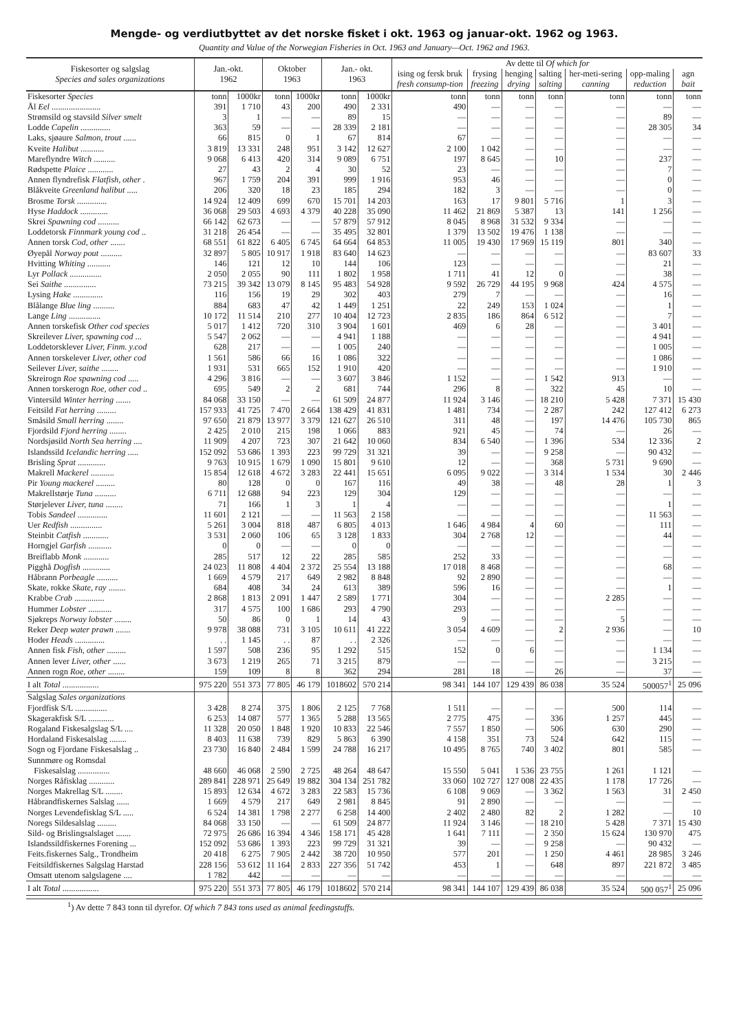Mengde- og verdiutbyttet av det norske fisket i okt. 1963 og januar-okt. 1962 og 1963.
Quantity and Value of the Norwegian Fisheries in Oct. 1963 and January—Oct. 1962 and 1963.
| Fiskesorter og salgslag Species and sales organizations | Jan.-okt. 1962 | | Oktober 1963 | | Jan.- okt. 1963 | | Av dette til Of which for | | | | | | |
| --- | --- | --- | --- | --- | --- | --- | --- | --- | --- | --- | --- | --- | --- |
| | | | | | | | ising og fersk bruk fresh consump-tion | frysing freezing | henging drying | salting salting | her-meti-sering canning | opp-maling reduction | agn bait |
| Fiskesorter Species | tonn | 1000kr | tonn | 1000kr | tonn | 1000kr | tonn | tonn | tonn | tonn | tonn | tonn | tonn |
| Ål Eel ....................... | 391 | 1 710 | 43 | 200 | 490 | 2 331 | 490 | — | — | — | — | — | — |
| Strømsild og stavsild Silver smelt | 3 | 1 | — | — | 89 | 15 | — | — | — | — | — | 89 | — |
| Lodde Capelin .............. | 363 | 59 | — | — | 28 339 | 2 181 | — | — | — | — | — | 28 305 | 34 |
| Laks, sjøaure Salmon, trout ...... | 66 | 815 | 0 | 1 | 67 | 814 | 67 | — | — | — | — | — | — |
| Kveite Halibut ........... | 3 819 | 13 331 | 248 | 951 | 3 142 | 12 627 | 2 100 | 1 042 | — | — | — | — | — |
| Mareflyndre Witch .......... | 9 068 | 6 413 | 420 | 314 | 9 089 | 6 751 | 197 | 8 645 | — | 10 | — | 237 | — |
| Rødspette Plaice ............ | 27 | 43 | 2 | 4 | 30 | 52 | 23 | — | — | — | — | 7 | — |
| Annen flyndrefisk Flatfish, other . | 967 | 1 759 | 204 | 391 | 999 | 1 916 | 953 | 46 | — | — | — | 0 | — |
| Blåkveite Greenland halibut ..... | 206 | 320 | 18 | 23 | 185 | 294 | 182 | 3 | — | — | — | 0 | — |
| Brosme Torsk .............. | 14 924 | 12 409 | 699 | 670 | 15 701 | 14 203 | 163 | 17 | 9 801 | 5 716 | 1 | 3 | — |
| Hyse Haddock ............. | 36 068 | 29 503 | 4 693 | 4 379 | 40 228 | 35 090 | 11 462 | 21 869 | 5 387 | 13 | 141 | 1 256 | — |
| Skrei Spawning cod .......... | 66 142 | 62 673 | — | — | 57 879 | 57 912 | 8 045 | 8 968 | 31 532 | 9 334 | — | — | — |
| Loddetorsk Finnmark young cod .. | 31 218 | 26 454 | — | — | 35 495 | 32 801 | 1 379 | 13 502 | 19 476 | 1 138 | — | — | — |
| Annen torsk Cod, other ....... | 68 551 | 61 822 | 6 405 | 6 745 | 64 664 | 64 853 | 11 005 | 19 430 | 17 969 | 15 119 | 801 | 340 | — |
| Øyepål Norway pout .......... | 32 897 | 5 805 | 10 917 | 1 918 | 83 640 | 14 623 | — | — | — | — | — | 83 607 | 33 |
| Hvitting Whiting ........... | 146 | 121 | 12 | 10 | 144 | 106 | 123 | — | — | — | — | 21 | — |
| Lyr Pollack ............... | 2 050 | 2 055 | 90 | 111 | 1 802 | 1 958 | 1 711 | 41 | 12 | 0 | — | 38 | — |
| Sei Saithe ............... | 73 215 | 39 342 | 13 079 | 8 145 | 95 483 | 54 928 | 9 592 | 26 729 | 44 195 | 9 968 | 424 | 4 575 | — |
| Lysing Hake .............. | 116 | 156 | 19 | 29 | 302 | 403 | 279 | 7 | — | — | — | 16 | — |
| Blålange Blue ling .......... | 884 | 683 | 47 | 42 | 1 449 | 1 251 | 22 | 249 | 153 | 1 024 | — | 1 | — |
| Lange Ling ............... | 10 172 | 11 514 | 210 | 277 | 10 404 | 12 723 | 2 835 | 186 | 864 | 6 512 | — | 7 | — |
| Annen torskefisk Other cod species | 5 017 | 1 412 | 720 | 310 | 3 904 | 1 601 | 469 | 6 | 28 | — | — | 3 401 | — |
| Skreilever Liver, spawning cod ... | 5 547 | 2 062 | — | — | 4 941 | 1 188 | — | — | — | — | — | 4 941 | — |
| Loddetorsklever Liver, Finm. y.cod | 628 | 217 | — | — | 1 005 | 240 | — | — | — | — | — | 1 005 | — |
| Annen torskelever Liver, other cod | 1 561 | 586 | 66 | 16 | 1 086 | 322 | — | — | — | — | — | 1 086 | — |
| Seilever Liver, saithe ........ | 1 931 | 531 | 665 | 152 | 1 910 | 420 | — | — | — | — | — | 1 910 | — |
| Skreirogn Roe spawning cod ..... | 4 296 | 3 816 | — | — | 3 607 | 3 846 | 1 152 | — | — | 1 542 | 913 | — | — |
| Annen torskerogn Roe, other cod .. | 695 | 549 | 2 | 2 | 681 | 744 | 296 | 8 | — | 322 | 45 | 10 | — |
| Vintersild Winter herring ....... | 84 068 | 33 150 | — | — | 61 509 | 24 877 | 11 924 | 3 146 | — | 18 210 | 5 428 | 7 371 | 15 430 |
| Feitsild Fat herring ......... | 157 933 | 41 725 | 7 470 | 2 664 | 138 429 | 41 831 | 1 481 | 734 | — | 2 287 | 242 | 127 412 | 6 273 |
| Småsild Small herring ........ | 97 650 | 21 879 | 13 977 | 3 379 | 121 627 | 26 510 | 311 | 48 | — | 197 | 14 476 | 105 730 | 865 |
| Fjordsild Fjord herring ........ | 2 425 | 2 010 | 215 | 198 | 1 066 | 883 | 921 | 45 | — | 74 | — | 26 | — |
| Nordsjøsild North Sea herring .... | 11 909 | 4 207 | 723 | 307 | 21 642 | 10 060 | 834 | 6 540 | — | 1 396 | 534 | 12 336 | 2 |
| Islandssild Icelandic herring ..... | 152 092 | 53 686 | 1 393 | 223 | 99 729 | 31 321 | 39 | — | — | 9 258 | — | 90 432 | — |
| Brisling Sprat ............. | 9 763 | 10 915 | 1 679 | 1 090 | 15 801 | 9 610 | 12 | — | — | 368 | 5 731 | 9 690 | — |
| Makrell Mackerel ........... | 15 854 | 12 618 | 4 672 | 3 283 | 22 441 | 15 651 | 6 095 | 9 022 | — | 3 314 | 1 534 | 30 | 2 446 |
| Pir Young mackerel ......... | 80 | 128 | 0 | 0 | 167 | 116 | 49 | 38 | — | 48 | 28 | 1 | 3 |
| Makrellstørje Tuna .......... | 6 711 | 12 688 | 94 | 223 | 129 | 304 | 129 | — | — | — | — | — | — |
| Størjelever Liver, tuna ........ | 71 | 166 | 1 | 3 | 1 | 4 | — | — | — | — | — | 1 | — |
| Tobis Sandeel .............. | 11 601 | 2 121 | — | — | 11 563 | 2 158 | — | — | — | — | — | 11 563 | — |
| Uer Redfish ............... | 5 261 | 3 004 | 818 | 487 | 6 805 | 4 013 | 1 646 | 4 984 | 4 | 60 | — | 111 | — |
| Steinbit Catfish ............ | 3 531 | 2 060 | 106 | 65 | 3 128 | 1 833 | 304 | 2 768 | 12 | — | — | 44 | — |
| Horngjel Garfish ........... | 0 | 0 | — | — | 0 | 0 | — | — | — | — | — | — | — |
| Breiflabb Monk ............ | 285 | 517 | 12 | 22 | 285 | 585 | 252 | 33 | — | — | — | — | — |
| Pigghå Dogfish ............. | 24 023 | 11 808 | 4 404 | 2 372 | 25 554 | 13 188 | 17 018 | 8 468 | — | — | — | 68 | — |
| Håbrann Porbeagle .......... | 1 669 | 4 579 | 217 | 649 | 2 982 | 8 848 | 92 | 2 890 | — | — | — | — | — |
| Skate, rokke Skate, ray ........ | 684 | 408 | 34 | 24 | 613 | 389 | 596 | 16 | — | — | — | 1 | — |
| Krabbe Crab .............. | 2 868 | 1 813 | 2 091 | 1 447 | 2 589 | 1 771 | 304 | — | — | — | 2 285 | — | — |
| Hummer Lobster ........... | 317 | 4 575 | 100 | 1 686 | 293 | 4 790 | 293 | — | — | — | — | — | — |
| Sjøkreps Norway lobster ........ | 50 | 86 | 0 | 1 | 14 | 43 | 9 | — | — | — | 5 | — | — |
| Reker Deep water prawn ....... | 9 978 | 38 088 | 731 | 3 105 | 10 611 | 41 222 | 3 054 | 4 609 | — | 2 | 2 936 | — | 10 |
| Hoder Heads .............. | . . | 1 145 | . . | 87 | . . | 2 326 | — | — | — | — | — | — | — |
| Annen fisk Fish, other ......... | 1 597 | 508 | 236 | 95 | 1 292 | 515 | 152 | 0 | 6 | — | — | 1 134 | — |
| Annen lever Liver, other ...... | 3 673 | 1 219 | 265 | 71 | 3 215 | 879 | — | — | — | — | — | 3 215 | — |
| Annen rogn Roe, other ........ | 159 | 109 | 8 | 8 | 362 | 294 | 281 | 18 | — | 26 | — | 37 | — |
| I alt Total ................. | 975 220 | 551 373 | 77 805 | 46 179 | 1018602 | 570 214 | 98 341 | 144 107 | 129 439 | 86 038 | 35 524 | 500057<sup>1</sup> | 25 096 |
| Salgslag Sales organizations | | | | | | | | | | | | | |
| Fjordfisk S/L ............... | 3 428 | 8 274 | 375 | 1 806 | 2 125 | 7 768 | 1 511 | — | — | — | 500 | 114 | — |
| Skagerakfisk S/L ............ | 6 253 | 14 087 | 577 | 1 365 | 5 288 | 13 565 | 2 775 | 475 | — | 336 | 1 257 | 445 | — |
| Rogaland Fiskesalgslag S/L .... | 11 328 | 20 050 | 1 848 | 1 920 | 10 833 | 22 546 | 7 557 | 1 850 | — | 506 | 630 | 290 | — |
| Hordaland Fiskesalslag ........ | 8 403 | 11 638 | 739 | 829 | 5 863 | 6 390 | 4 158 | 351 | 73 | 524 | 642 | 115 | — |
| Sogn og Fjordane Fiskesalslag .. | 23 730 | 16 840 | 2 484 | 1 599 | 24 788 | 16 217 | 10 495 | 8 765 | 740 | 3 402 | 801 | 585 | — |
| Sunnmøre og Romsdal Fiskesalslag ............... | 48 660 | 46 068 | 2 590 | 2 725 | 48 264 | 48 647 | 15 550 | 5 041 | 1 536 | 23 755 | 1 261 | 1 121 | — |
| Norges Råfisklag ............ | 289 841 | 228 971 | 25 649 | 19 882 | 304 134 | 251 782 | 33 060 | 102 727 | 127 008 | 22 435 | 1 178 | 17 726 | — |
| Norges Makrellag S/L ........ | 15 893 | 12 634 | 4 672 | 3 283 | 22 583 | 15 736 | 6 108 | 9 069 | — | 3 362 | 1 563 | 31 | 2 450 |
| Håbrandfiskernes Salslag ...... | 1 669 | 4 579 | 217 | 649 | 2 981 | 8 845 | 91 | 2 890 | — | — | — | — | — |
| Norges Levendefisklag S/L ..... | 6 524 | 14 381 | 1 798 | 2 277 | 6 258 | 14 400 | 2 402 | 2 480 | 82 | 2 | 1 282 | — | 10 |
| Noregs Sildesalslag ......... | 84 068 | 33 150 | — | — | 61 509 | 24 877 | 11 924 | 3 146 | — | 18 210 | 5 428 | 7 371 | 15 430 |
| Sild- og Brislingsalslaget ....... | 72 975 | 26 686 | 16 394 | 4 346 | 158 171 | 45 428 | 1 641 | 7 111 | — | 2 350 | 15 624 | 130 970 | 475 |
| Islandssildfiskernes Forening ... | 152 092 | 53 686 | 1 393 | 223 | 99 729 | 31 321 | 39 | — | — | 9 258 | — | 90 432 | — |
| Feits.fiskernes Salg., Trondheim | 20 418 | 6 275 | 7 905 | 2 442 | 38 720 | 10 950 | 577 | 201 | — | 1 250 | 4 461 | 28 985 | 3 246 |
| Feitsildfiskernes Salgslag Harstad | 228 156 | 53 612 | 11 164 | 2 833 | 227 356 | 51 742 | 453 | 1 | — | 648 | 897 | 221 872 | 3 485 |
| Omsatt utenom salgslagene .... | 1 782 | 442 | — | — | — | — | — | — | — | — | — | — | — |
| I alt Total ................. | 975 220 | 551 373 | 77 805 | 46 179 | 1018602 | 570 214 | 98 341 | 144 107 | 129 439 | 86 038 | 35 524 | 500 057<sup>1</sup> | 25 096 |
<sup>1</sup>) Av dette 7 843 tonn til dyrefor. Of which 7 843 tons used as animal feedingstuffs.